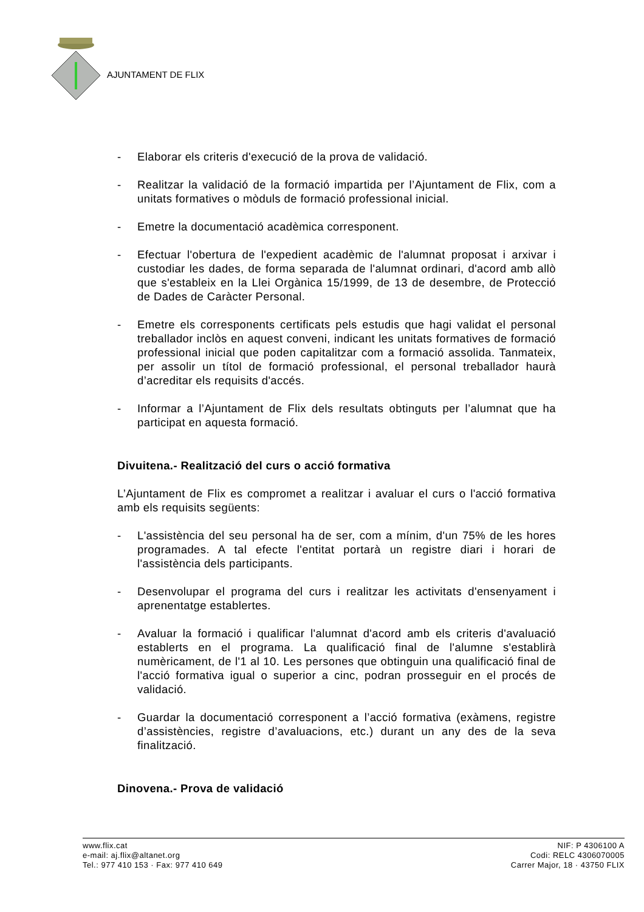AJUNTAMENT DE FLIX
- Elaborar els criteris d'execució de la prova de validació.
- Realitzar la validació de la formació impartida per l’Ajuntament de Flix, com a unitats formatives o mòduls de formació professional inicial.
- Emetre la documentació acadèmica corresponent.
- Efectuar l'obertura de l'expedient acadèmic de l'alumnat proposat i arxivar i custodiar les dades, de forma separada de l'alumnat ordinari, d'acord amb allò que s'estableix en la Llei Orgànica 15/1999, de 13 de desembre, de Protecció de Dades de Caràcter Personal.
- Emetre els corresponents certificats pels estudis que hagi validat el personal treballador inclòs en aquest conveni, indicant les unitats formatives de formació professional inicial que poden capitalitzar com a formació assolida. Tanmateix, per assolir un títol de formació professional, el personal treballador haurà d’acreditar els requisits d'accés.
- Informar a l’Ajuntament de Flix dels resultats obtinguts per l’alumnat que ha participat en aquesta formació.
Divuitena.- Realització del curs o acció formativa
L’Ajuntament de Flix es compromet a realitzar i avaluar el curs o l'acció formativa amb els requisits següents:
- L'assistència del seu personal ha de ser, com a mínim, d'un 75% de les hores programades. A tal efecte l'entitat portarà un registre diari i horari de l'assistència dels participants.
- Desenvolupar el programa del curs i realitzar les activitats d'ensenyament i aprenentatge establertes.
- Avaluar la formació i qualificar l'alumnat d'acord amb els criteris d'avaluació establerts en el programa. La qualificació final de l'alumne s'establirà numèricament, de l'1 al 10. Les persones que obtinguin una qualificació final de l'acció formativa igual o superior a cinc, podran prosseguir en el procés de validació.
- Guardar la documentació corresponent a l’acció formativa (exàmens, registre d’assistències, registre d’avaluacions, etc.) durant un any des de la seva finalització.
Dinovena.- Prova de validació
www.flix.cat
e-mail: aj.flix@altanet.org
Tel.: 977 410 153 · Fax: 977 410 649
NIF: P 4306100 A
Codi: RELC 4306070005
Carrer Major, 18 · 43750 FLIX